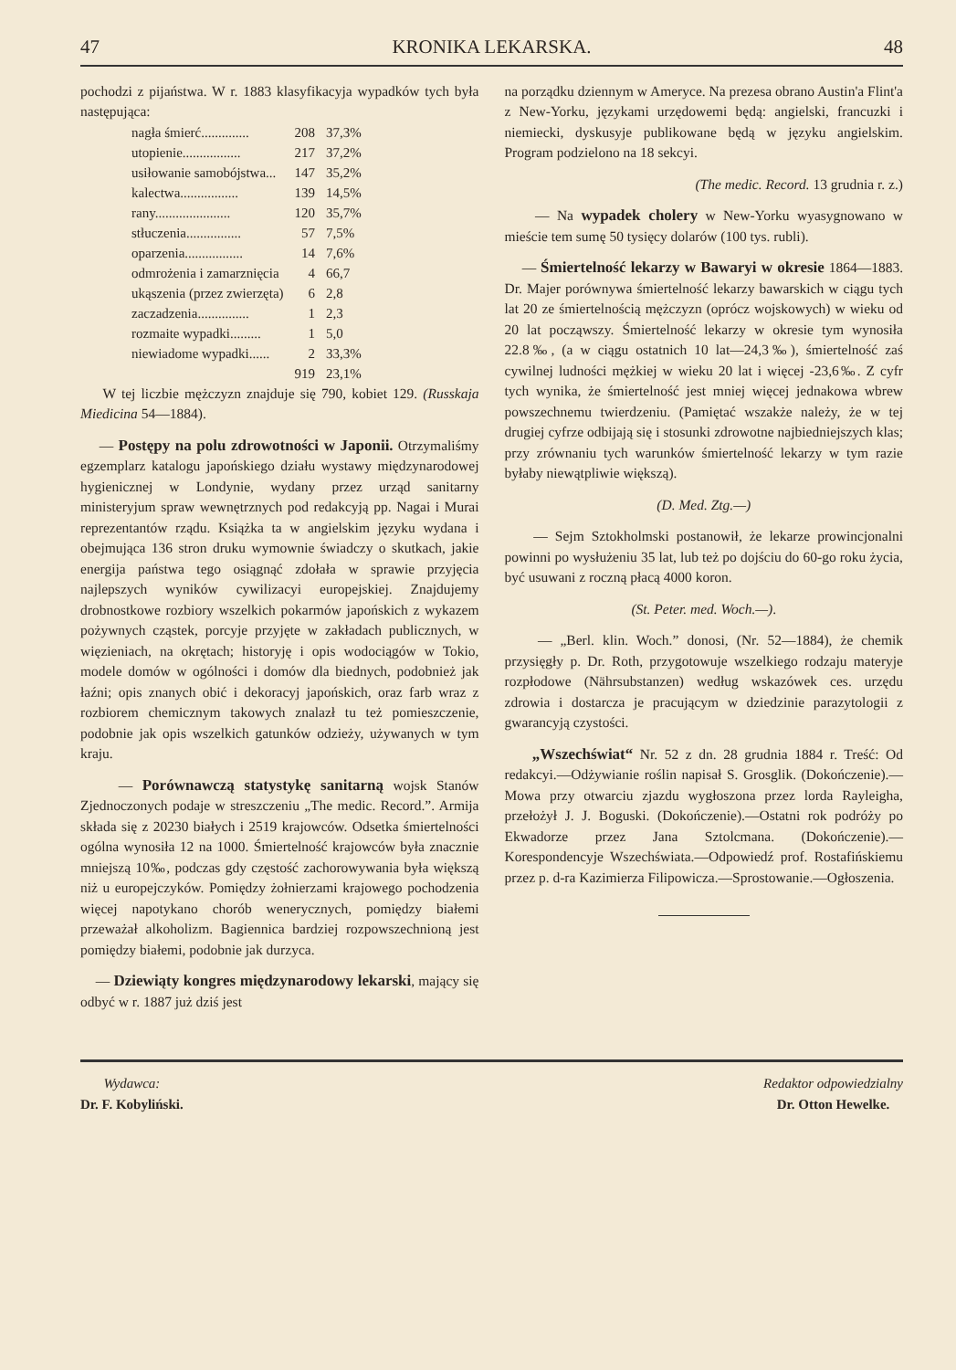47 KRONIKA LEKARSKA. 48
pochodzi z pijaństwa. W r. 1883 klasyfikacyja wypadków tych była następująca:
| nagła śmierć.............. | 208 | 37,3% |
| utopienie................. | 217 | 37,2% |
| usiłowanie samobójstwa... | 147 | 35,2% |
| kalectwa................. | 139 | 14,5% |
| rany...................... | 120 | 35,7% |
| stłuczenia................ | 57 | 7,5% |
| oparzenia................. | 14 | 7,6% |
| odmrożenia i zamarznięcia | 4 | 66,7 |
| ukąszenia (przez zwierzęta) | 6 | 2,8 |
| zaczadzenia............... | 1 | 2,3 |
| rozmaite wypadki......... | 1 | 5,0 |
| niewiadome wypadki...... | 2 | 33,3% |
| | 919 | 23,1% |
W tej liczbie mężczyzn znajduje się 790, kobiet 129. (Russkaja Miedicina 54—1884).
— Postępy na polu zdrowotności w Japonii. Otrzymaliśmy egzemplarz katalogu japońskiego działu wystawy międzynarodowej hygienicznej w Londynie, wydany przez urząd sanitarny ministeryjum spraw wewnętrznych pod redakcyją pp. Nagai i Murai reprezentantów rządu. Książka ta w angielskim języku wydana i obejmująca 136 stron druku wymownie świadczy o skutkach, jakie energija państwa tego osiągnąć zdołała w sprawie przyjęcia najlepszych wyników cywilizacyi europejskiej. Znajdujemy drobnostkowe rozbiory wszelkich pokarmów japońskich z wykazem pożywnych cząstek, porcyje przyjęte w zakładach publicznych, w więzieniach, na okrętach; historyję i opis wodociągów w Tokio, modele domów w ogólności i domów dla biednych, podobnież jak łaźni; opis znanych obić i dekoracyj japońskich, oraz farb wraz z rozbiorem chemicznym takowych znalazł tu też pomieszczenie, podobnie jak opis wszelkich gatunków odzieży, używanych w tym kraju.
— Porównawczą statystykę sanitarną wojsk Stanów Zjednoczonych podaje w streszczeniu „The medic. Record.”. Armija składa się z 20230 białych i 2519 krajowców. Odsetka śmiertelności ogólna wynosiła 12 na 1000. Śmiertelność krajowców była znacznie mniejszą 10‰, podczas gdy częstość zachorowywania była większą niż u europejczyków. Pomiędzy żołnierzami krajowego pochodzenia więcej napotykano chorób wenerycznych, pomiędzy białemi przeważał alkoholizm. Bagiennica bardziej rozpowszechnioną jest pomiędzy białemi, podobnie jak durzyca.
— Dziewiąty kongres międzynarodowy lekarski, mający się odbyć w r. 1887 już dziś jest
na porządku dziennym w Ameryce. Na prezesa obrano Austin'a Flint'a z New-Yorku, językami urzędowemi będą: angielski, francuzki i niemiecki, dyskusyje publikowane będą w języku angielskim. Program podzielono na 18 sekcyi.
(The medic. Record. 13 grudnia r. z.)
— Na wypadek cholery w New-Yorku wyasygnowano w mieście tem sumę 50 tysięcy dolarów (100 tys. rubli).
— Śmiertelność lekarzy w Bawaryi w okresie 1864—1883. Dr. Majer porównywa śmiertelność lekarzy bawarskich w ciągu tych lat 20 ze śmiertelnością mężczyzn (oprócz wojskowych) w wieku od 20 lat począwszy. Śmiertelność lekarzy w okresie tym wynosiła 22.8‰, (a w ciągu ostatnich 10 lat—24,3‰), śmiertelność zaś cywilnej ludności mężkiej w wieku 20 lat i więcej -23,6‰. Z cyfr tych wynika, że śmiertelność jest mniej więcej jednakowa wbrew powszechnemu twierdzeniu. (Pamiętać wszakże należy, że w tej drugiej cyfrze odbijają się i stosunki zdrowotne najbiedniejszych klas; przy zrównaniu tych warunków śmiertelność lekarzy w tym razie byłaby niewątpliwie większą).
(D. Med. Ztg.—)
— Sejm Sztokholmski postanowił, że lekarze prowincjonalni powinni po wysłużeniu 35 lat, lub też po dojściu do 60-go roku życia, być usuwani z roczną płacą 4000 koron.
(St. Peter. med. Woch.—).
— „Berl. klin. Woch.” donosi, (Nr. 52—1884), że chemik przysięgły p. Dr. Roth, przygotowuje wszelkiego rodzaju materyje rozpłodowe (Nährsubstanzen) według wskazówek ces. urzędu zdrowia i dostarcza je pracującym w dziedzinie parazytologii z gwarancyją czystości.
„Wszechświat“ Nr. 52 z dn. 28 grudnia 1884 r. Treść: Od redakcyi.—Odżywianie roślin napisał S. Grosglik. (Dokończenie).—Mowa przy otwarciu zjazdu wygłoszona przez lorda Rayleigha, przełożył J. J. Boguski. (Dokończenie).—Ostatni rok podróży po Ekwadorze przez Jana Sztolcmana. (Dokończenie).—Korespondencyje Wszechświata.—Odpowiedź prof. Rostafińskiemu przez p. d-ra Kazimierza Filipowicza.—Sprostowanie.—Ogłoszenia.
Wydawca:
Dr. F. Kobyliński.
Redaktor odpowiedzialny
Dr. Otton Hewelke.